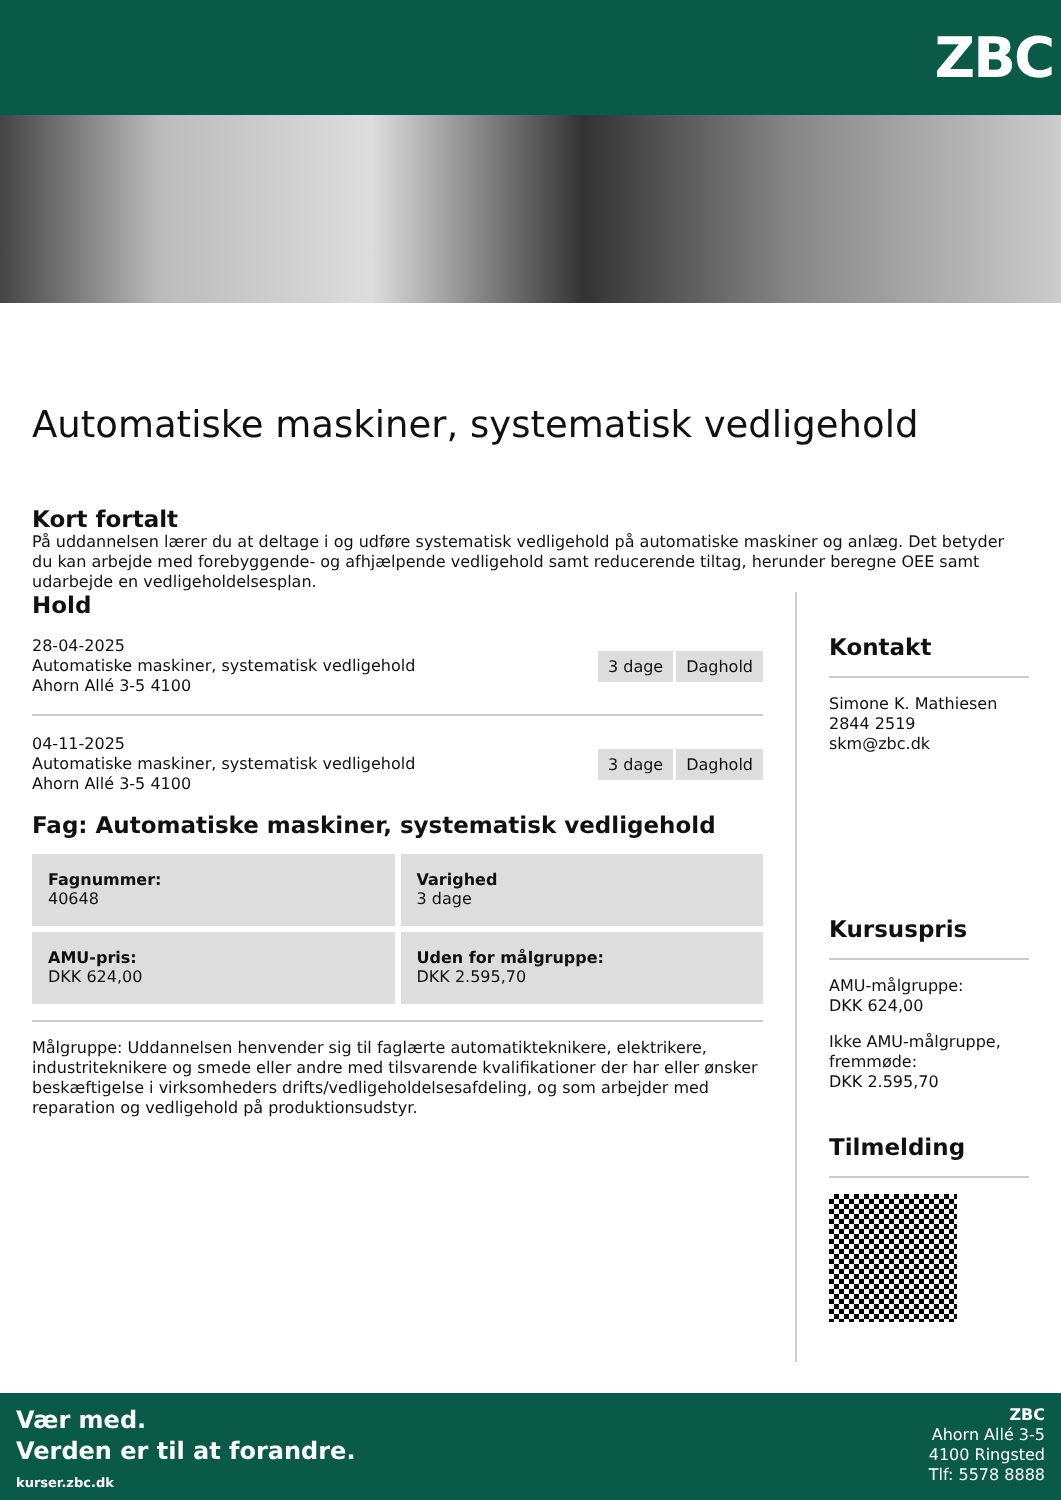ZBC
Automatiske maskiner, systematisk vedligehold
Kort fortalt
På uddannelsen lærer du at deltage i og udføre systematisk vedligehold på automatiske maskiner og anlæg. Det betyder du kan arbejde med forebyggende- og afhjælpende vedligehold samt reducerende tiltag, herunder beregne OEE samt udarbejde en vedligeholdelsesplan.
Hold
28-04-2025
Automatiske maskiner, systematisk vedligehold
Ahorn Allé 3-5 4100
3 dage Daghold
04-11-2025
Automatiske maskiner, systematisk vedligehold
Ahorn Allé 3-5 4100
3 dage Daghold
Fag: Automatiske maskiner, systematisk vedligehold
Fagnummer:
40648
Varighed
3 dage
AMU-pris:
DKK 624,00
Uden for målgruppe:
DKK 2.595,70
Målgruppe: Uddannelsen henvender sig til faglærte automatikteknikere, elektrikere, industriteknikere og smede eller andre med tilsvarende kvalifikationer der har eller ønsker beskæftigelse i virksomheders drifts/vedligeholdelsesafdeling, og som arbejder med reparation og vedligehold på produktionsudstyr.
Kontakt
Simone K. Mathiesen
2844 2519
skm@zbc.dk
Kursuspris
AMU-målgruppe:
DKK 624,00
Ikke AMU-målgruppe, fremmøde:
DKK 2.595,70
Tilmelding
Vær med.
Verden er til at forandre.
kurser.zbc.dk
ZBC
Ahorn Allé 3-5
4100 Ringsted
Tlf: 5578 8888